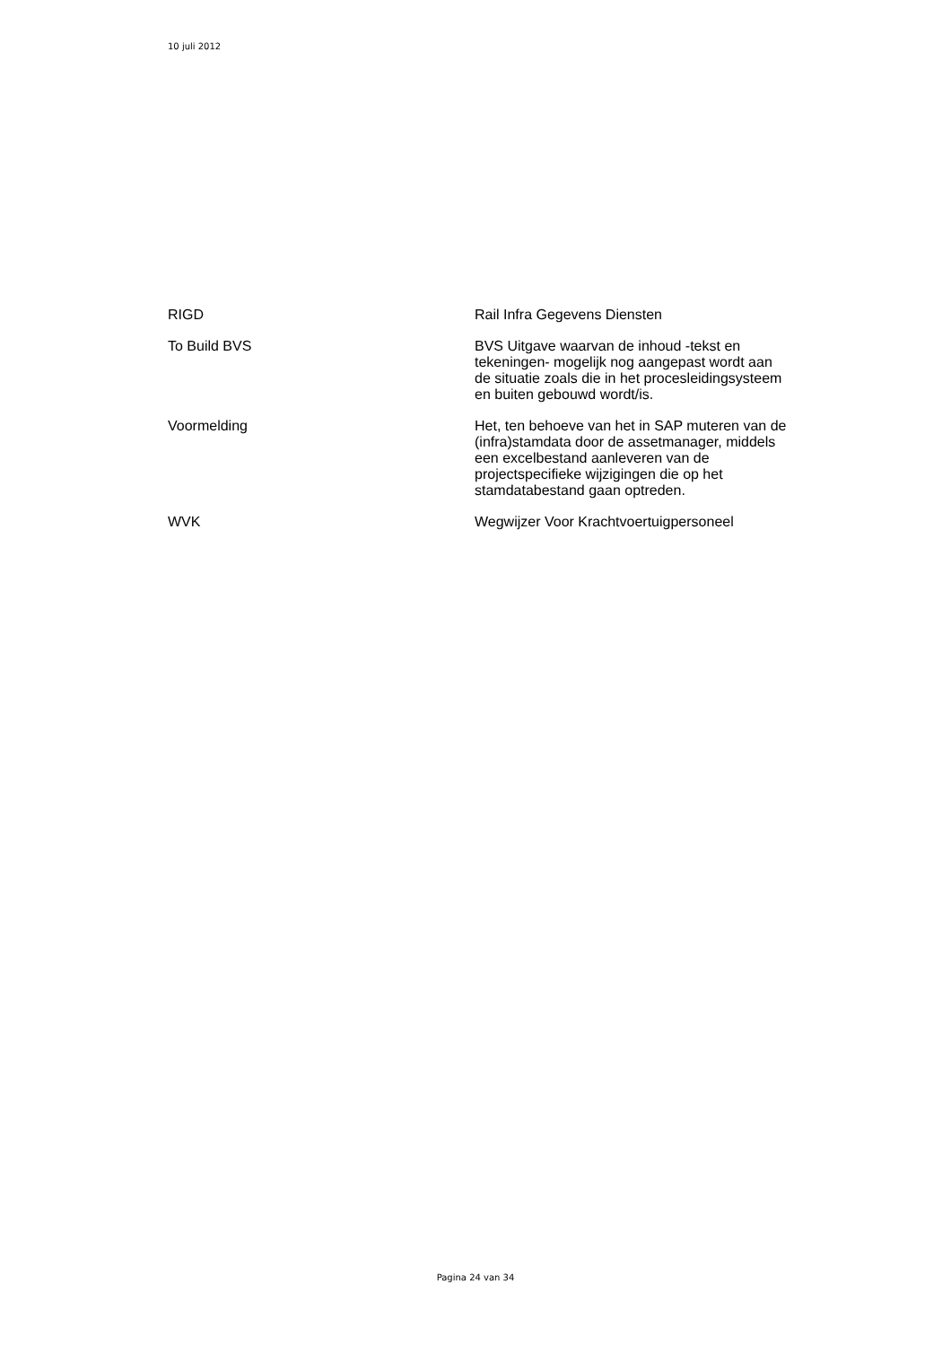10 juli 2012
| RIGD | Rail Infra Gegevens Diensten |
| To Build BVS | BVS Uitgave waarvan de inhoud -tekst en tekeningen- mogelijk nog aangepast wordt aan de situatie zoals die in het procesleidingsysteem en buiten gebouwd wordt/is. |
| Voormelding | Het, ten behoeve van het in SAP muteren van de (infra)stamdata door de assetmanager, middels een excelbestand aanleveren van de projectspecifieke wijzigingen die op het stamdatabestand gaan optreden. |
| WVK | Wegwijzer Voor Krachtvoertuigpersoneel |
Pagina 24 van 34